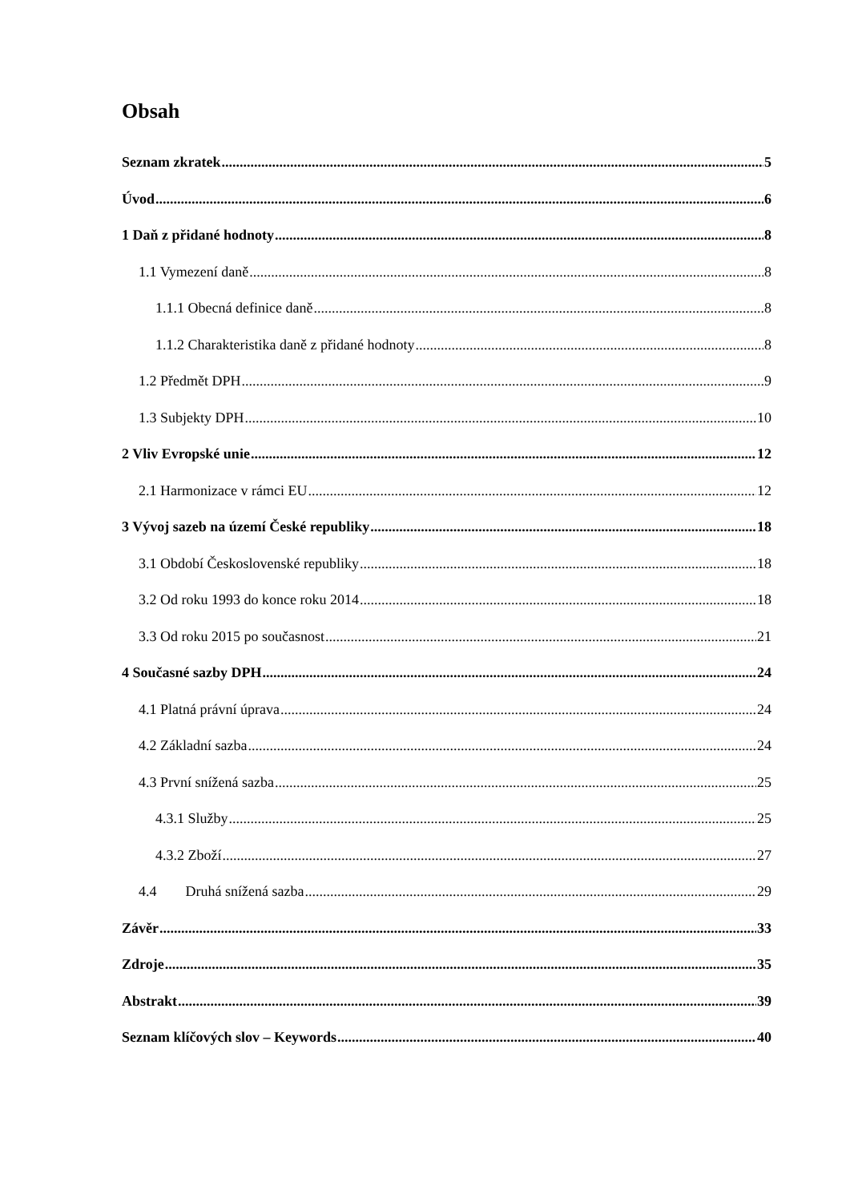Obsah
Seznam zkratek 5
Úvod 6
1 Daň z přidané hodnoty 8
1.1 Vymezení daně 8
1.1.1 Obecná definice daně 8
1.1.2 Charakteristika daně z přidané hodnoty 8
1.2 Předmět DPH 9
1.3 Subjekty DPH 10
2 Vliv Evropské unie 12
2.1 Harmonizace v rámci EU 12
3 Vývoj sazeb na území České republiky 18
3.1 Období Československé republiky 18
3.2 Od roku 1993 do konce roku 2014 18
3.3 Od roku 2015 po současnost 21
4 Současné sazby DPH 24
4.1 Platná právní úprava 24
4.2 Základní sazba 24
4.3 První snížená sazba 25
4.3.1 Služby 25
4.3.2 Zboží 27
4.4 Druhá snížená sazba 29
Závěr 33
Zdroje 35
Abstrakt 39
Seznam klíčových slov – Keywords 40